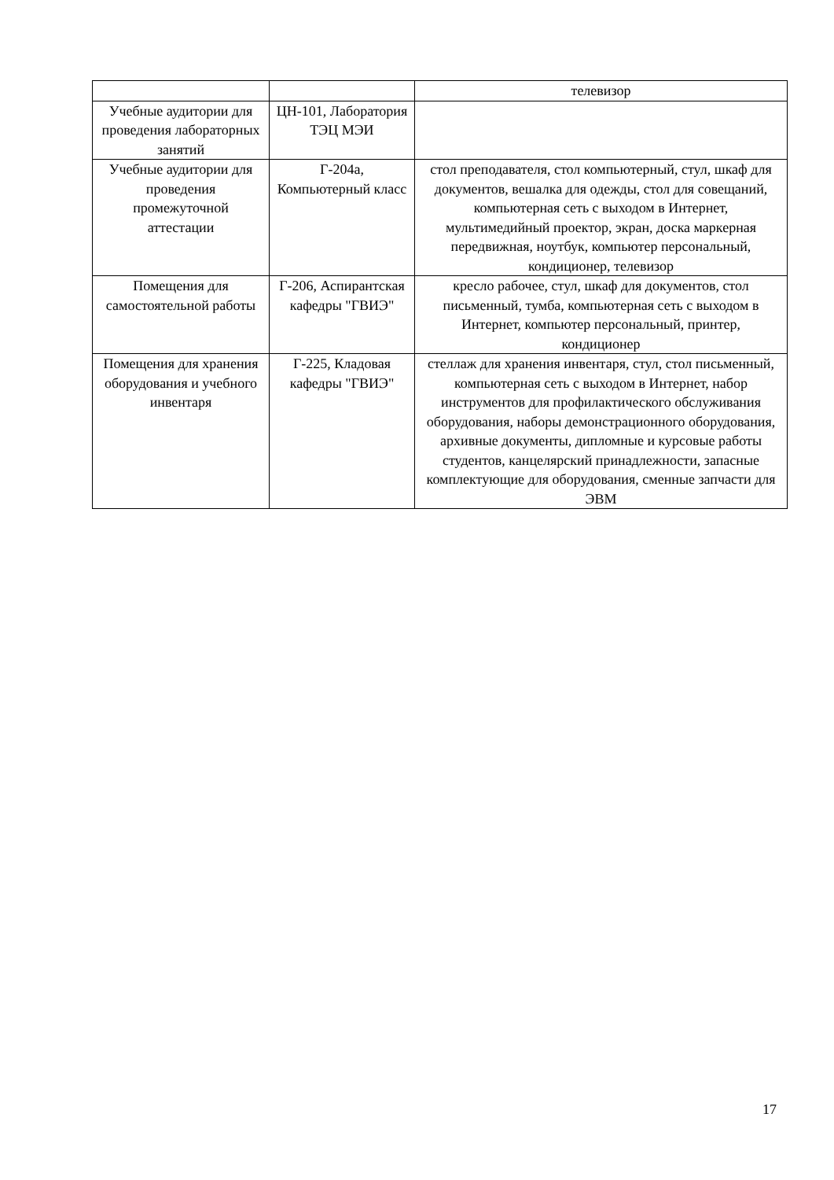| | | телевизор |
| Учебные аудитории для проведения лабораторных занятий | ЦН-101, Лаборатория ТЭЦ МЭИ | |
| Учебные аудитории для проведения промежуточной аттестации | Г-204а, Компьютерный класс | стол преподавателя, стол компьютерный, стул, шкаф для документов, вешалка для одежды, стол для совещаний, компьютерная сеть с выходом в Интернет, мультимедийный проектор, экран, доска маркерная передвижная, ноутбук, компьютер персональный, кондиционер, телевизор |
| Помещения для самостоятельной работы | Г-206, Аспирантская кафедры "ГВИЭ" | кресло рабочее, стул, шкаф для документов, стол письменный, тумба, компьютерная сеть с выходом в Интернет, компьютер персональный, принтер, кондиционер |
| Помещения для хранения оборудования и учебного инвентаря | Г-225, Кладовая кафедры "ГВИЭ" | стеллаж для хранения инвентаря, стул, стол письменный, компьютерная сеть с выходом в Интернет, набор инструментов для профилактического обслуживания оборудования, наборы демонстрационного оборудования, архивные документы, дипломные и курсовые работы студентов, канцелярский принадлежности, запасные комплектующие для оборудования, сменные запчасти для ЭВМ |
17